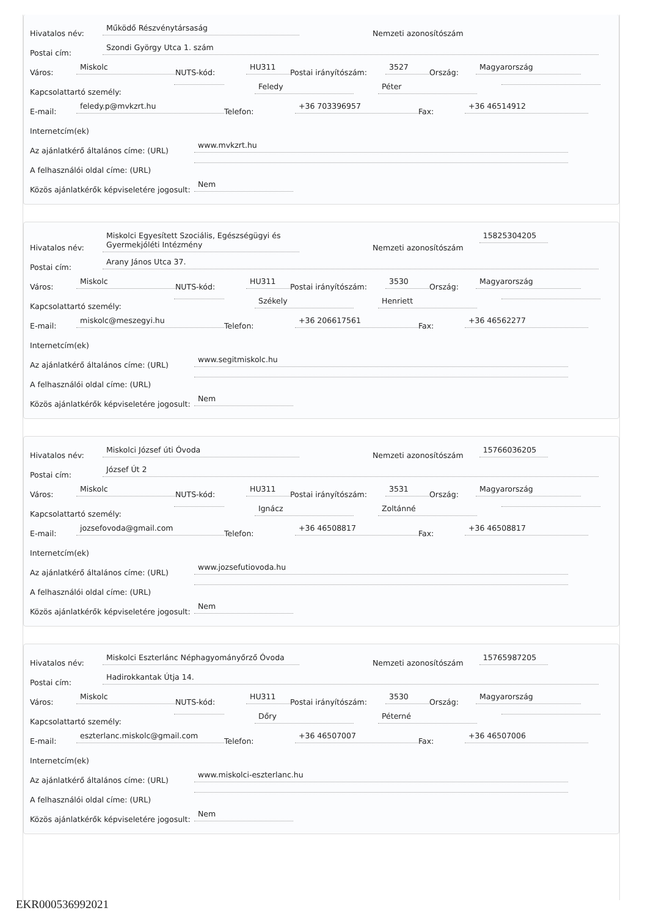Hivatalos név: Működő Részvénytársaság Nemzeti azonosítószám
Postai cím: Szondi György Utca 1. szám
Város: Miskolc NUTS-kód: HU311 Postai irányítószám: 3527 Ország: Magyarország
Kapcsolattartó személy: Feledy Péter
E-mail: feledy.p@mvkzrt.hu Telefon: +36 703396957 Fax: +36 46514912
Internetcím(ek)
Az ajánlatkérő általános címe: (URL) www.mvkzrt.hu
A felhasználói oldal címe: (URL)
Közös ajánlatkérők képviseletére jogosult: Nem
Hivatalos név: Miskolci Egyesített Szociális, Egészségügyi és Gyermekjóléti Intézmény Nemzeti azonosítószám 15825304205
Postai cím: Arany János Utca 37.
Város: Miskolc NUTS-kód: HU311 Postai irányítószám: 3530 Ország: Magyarország
Kapcsolattartó személy: Székely Henriett
E-mail: miskolc@meszegyi.hu Telefon: +36 206617561 Fax: +36 46562277
Internetcím(ek)
Az ajánlatkérő általános címe: (URL) www.segitmiskolc.hu
A felhasználói oldal címe: (URL)
Közös ajánlatkérők képviseletére jogosult: Nem
Hivatalos név: Miskolci József úti Óvoda Nemzeti azonosítószám 15766036205
Postai cím: József Út 2
Város: Miskolc NUTS-kód: HU311 Postai irányítószám: 3531 Ország: Magyarország
Kapcsolattartó személy: Ignácz Zoltánné
E-mail: jozsefovoda@gmail.com Telefon: +36 46508817 Fax: +36 46508817
Internetcím(ek)
Az ajánlatkérő általános címe: (URL) www.jozsefutiovoda.hu
A felhasználói oldal címe: (URL)
Közös ajánlatkérők képviseletére jogosult: Nem
Hivatalos név: Miskolci Eszterlánc Néphagyományőrző Óvoda Nemzeti azonosítószám 15765987205
Postai cím: Hadirokkantak Útja 14.
Város: Miskolc NUTS-kód: HU311 Postai irányítószám: 3530 Ország: Magyarország
Kapcsolattartó személy: Dőry Péterné
E-mail: eszterlanc.miskolc@gmail.com Telefon: +36 46507007 Fax: +36 46507006
Internetcím(ek)
Az ajánlatkérő általános címe: (URL) www.miskolci-eszterlanc.hu
A felhasználói oldal címe: (URL)
Közös ajánlatkérők képviseletére jogosult: Nem
EKR000536992021